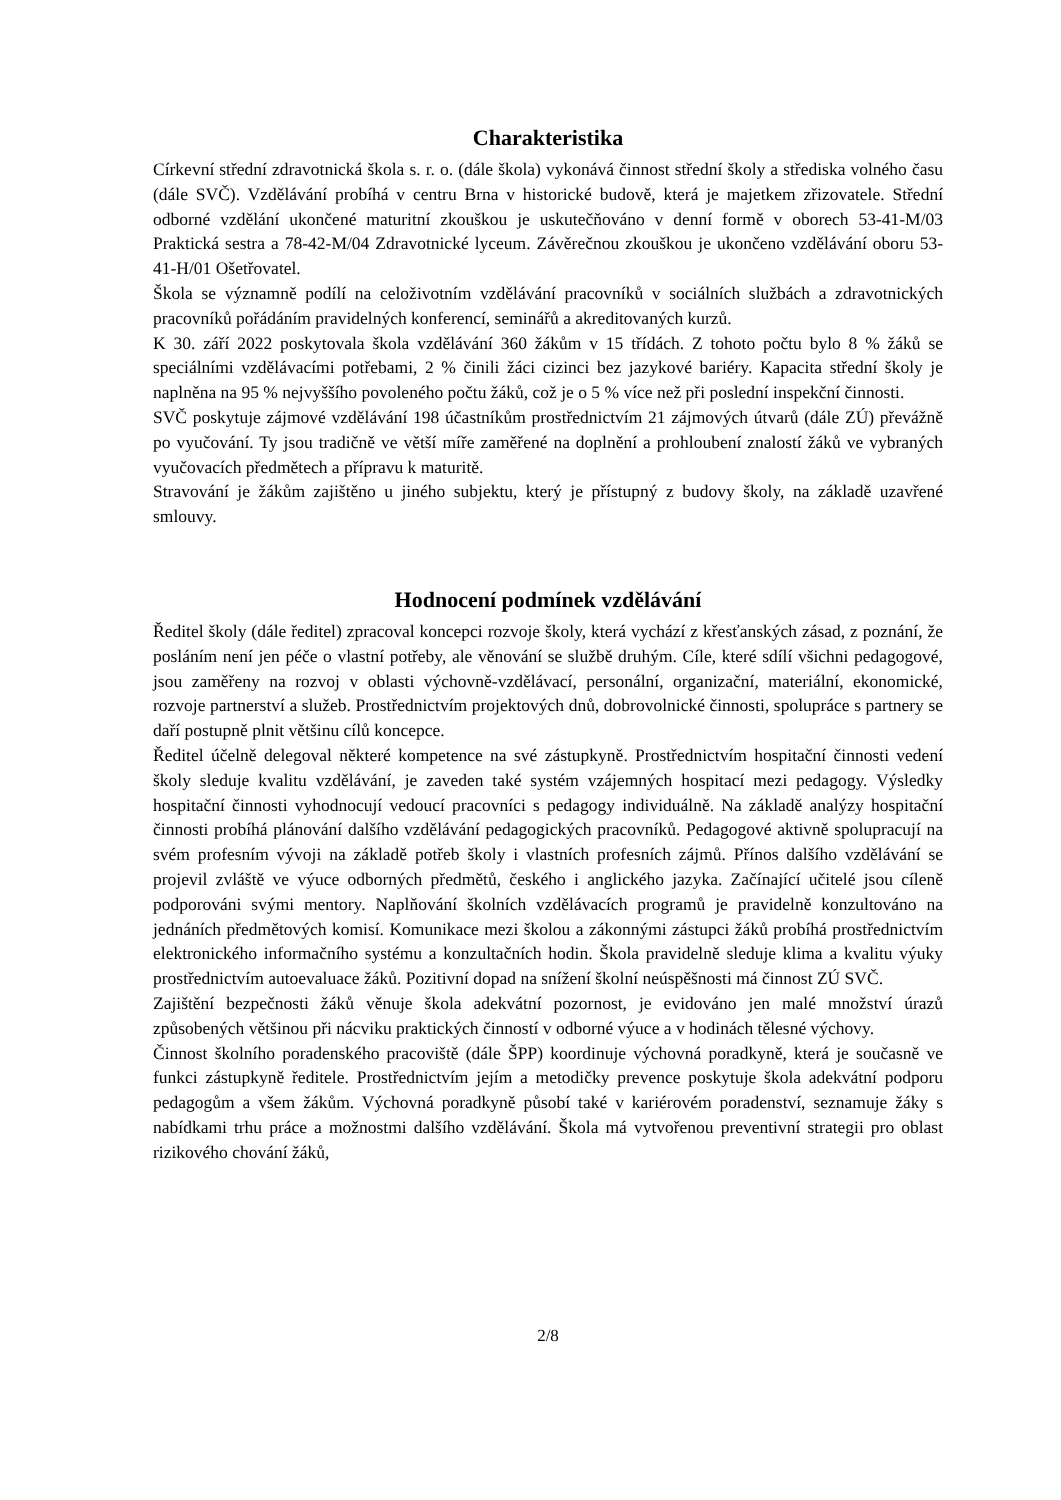Charakteristika
Církevní střední zdravotnická škola s. r. o. (dále škola) vykonává činnost střední školy a střediska volného času (dále SVČ). Vzdělávání probíhá v centru Brna v historické budově, která je majetkem zřizovatele. Střední odborné vzdělání ukončené maturitní zkouškou je uskutečňováno v denní formě v oborech 53-41-M/03 Praktická sestra a 78-42-M/04 Zdravotnické lyceum. Závěrečnou zkouškou je ukončeno vzdělávání oboru 53-41-H/01 Ošetřovatel.
Škola se významně podílí na celoživotním vzdělávání pracovníků v sociálních službách a zdravotnických pracovníků pořádáním pravidelných konferencí, seminářů a akreditovaných kurzů.
K 30. září 2022 poskytovala škola vzdělávání 360 žákům v 15 třídách. Z tohoto počtu bylo 8 % žáků se speciálními vzdělávacími potřebami, 2 % činili žáci cizinci bez jazykové bariéry. Kapacita střední školy je naplněna na 95 % nejvyššího povoleného počtu žáků, což je o 5 % více než při poslední inspekční činnosti.
SVČ poskytuje zájmové vzdělávání 198 účastníkům prostřednictvím 21 zájmových útvarů (dále ZÚ) převážně po vyučování. Ty jsou tradičně ve větší míře zaměřené na doplnění a prohloubení znalostí žáků ve vybraných vyučovacích předmětech a přípravu k maturitě.
Stravování je žákům zajištěno u jiného subjektu, který je přístupný z budovy školy, na základě uzavřené smlouvy.
Hodnocení podmínek vzdělávání
Ředitel školy (dále ředitel) zpracoval koncepci rozvoje školy, která vychází z křesťanských zásad, z poznání, že posláním není jen péče o vlastní potřeby, ale věnování se službě druhým. Cíle, které sdílí všichni pedagogové, jsou zaměřeny na rozvoj v oblasti výchovně-vzdělávací, personální, organizační, materiální, ekonomické, rozvoje partnerství a služeb. Prostřednictvím projektových dnů, dobrovolnické činnosti, spolupráce s partnery se daří postupně plnit většinu cílů koncepce.
Ředitel účelně delegoval některé kompetence na své zástupkyně. Prostřednictvím hospitační činnosti vedení školy sleduje kvalitu vzdělávání, je zaveden také systém vzájemných hospitací mezi pedagogy. Výsledky hospitační činnosti vyhodnocují vedoucí pracovníci s pedagogy individuálně. Na základě analýzy hospitační činnosti probíhá plánování dalšího vzdělávání pedagogických pracovníků. Pedagogové aktivně spolupracují na svém profesním vývoji na základě potřeb školy i vlastních profesních zájmů. Přínos dalšího vzdělávání se projevil zvláště ve výuce odborných předmětů, českého i anglického jazyka. Začínající učitelé jsou cíleně podporováni svými mentory. Naplňování školních vzdělávacích programů je pravidelně konzultováno na jednáních předmětových komisí. Komunikace mezi školou a zákonnými zástupci žáků probíhá prostřednictvím elektronického informačního systému a konzultačních hodin. Škola pravidelně sleduje klima a kvalitu výuky prostřednictvím autoevaluace žáků. Pozitivní dopad na snížení školní neúspěšnosti má činnost ZÚ SVČ.
Zajištění bezpečnosti žáků věnuje škola adekvátní pozornost, je evidováno jen malé množství úrazů způsobených většinou při nácviku praktických činností v odborné výuce a v hodinách tělesné výchovy.
Činnost školního poradenského pracoviště (dále ŠPP) koordinuje výchovná poradkyně, která je současně ve funkci zástupkyně ředitele. Prostřednictvím jejím a metodičky prevence poskytuje škola adekvátní podporu pedagogům a všem žákům. Výchovná poradkyně působí také v kariérovém poradenství, seznamuje žáky s nabídkami trhu práce a možnostmi dalšího vzdělávání. Škola má vytvořenou preventivní strategii pro oblast rizikového chování žáků,
2/8